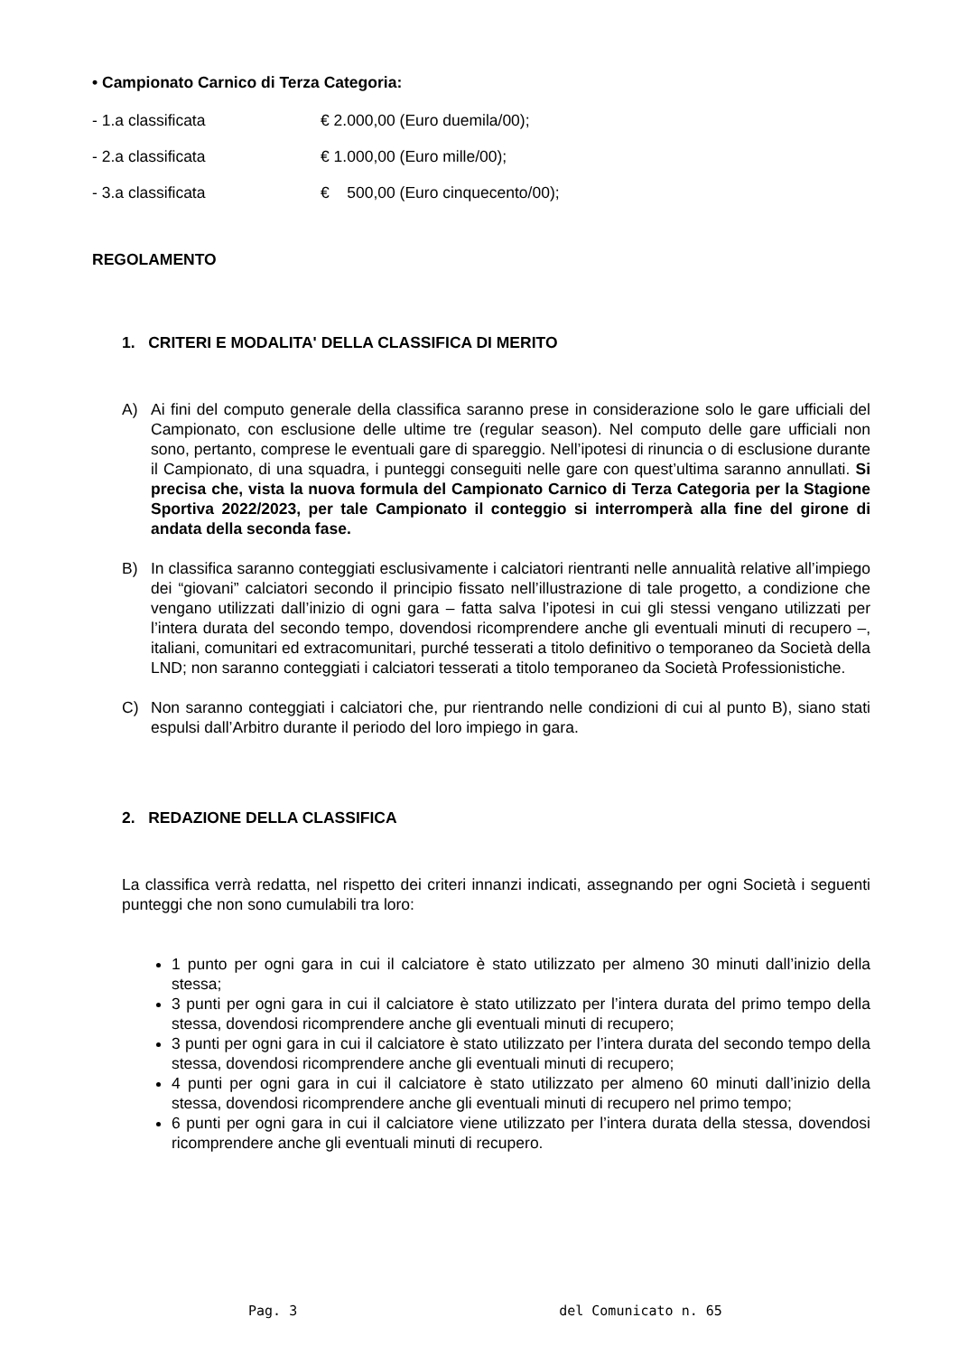• Campionato Carnico di Terza Categoria:
- 1.a classificata € 2.000,00 (Euro duemila/00);
- 2.a classificata € 1.000,00 (Euro mille/00);
- 3.a classificata € 500,00 (Euro cinquecento/00);
REGOLAMENTO
1. CRITERI E MODALITA' DELLA CLASSIFICA DI MERITO
A) Ai fini del computo generale della classifica saranno prese in considerazione solo le gare ufficiali del Campionato, con esclusione delle ultime tre (regular season). Nel computo delle gare ufficiali non sono, pertanto, comprese le eventuali gare di spareggio. Nell’ipotesi di rinuncia o di esclusione durante il Campionato, di una squadra, i punteggi conseguiti nelle gare con quest’ultima saranno annullati. Si precisa che, vista la nuova formula del Campionato Carnico di Terza Categoria per la Stagione Sportiva 2022/2023, per tale Campionato il conteggio si interromperà alla fine del girone di andata della seconda fase.
B) In classifica saranno conteggiati esclusivamente i calciatori rientranti nelle annualità relative all’impiego dei “giovani” calciatori secondo il principio fissato nell’illustrazione di tale progetto, a condizione che vengano utilizzati dall’inizio di ogni gara – fatta salva l’ipotesi in cui gli stessi vengano utilizzati per l’intera durata del secondo tempo, dovendosi ricomprendere anche gli eventuali minuti di recupero –, italiani, comunitari ed extracomunitari, purché tesserati a titolo definitivo o temporaneo da Società della LND; non saranno conteggiati i calciatori tesserati a titolo temporaneo da Società Professionistiche.
C) Non saranno conteggiati i calciatori che, pur rientrando nelle condizioni di cui al punto B), siano stati espulsi dall’Arbitro durante il periodo del loro impiego in gara.
2. REDAZIONE DELLA CLASSIFICA
La classifica verrà redatta, nel rispetto dei criteri innanzi indicati, assegnando per ogni Società i seguenti punteggi che non sono cumulabili tra loro:
1 punto per ogni gara in cui il calciatore è stato utilizzato per almeno 30 minuti dall’inizio della stessa;
3 punti per ogni gara in cui il calciatore è stato utilizzato per l’intera durata del primo tempo della stessa, dovendosi ricomprendere anche gli eventuali minuti di recupero;
3 punti per ogni gara in cui il calciatore è stato utilizzato per l’intera durata del secondo tempo della stessa, dovendosi ricomprendere anche gli eventuali minuti di recupero;
4 punti per ogni gara in cui il calciatore è stato utilizzato per almeno 60 minuti dall’inizio della stessa, dovendosi ricomprendere anche gli eventuali minuti di recupero nel primo tempo;
6 punti per ogni gara in cui il calciatore viene utilizzato per l’intera durata della stessa, dovendosi ricomprendere anche gli eventuali minuti di recupero.
Pag. 3 del Comunicato n. 65